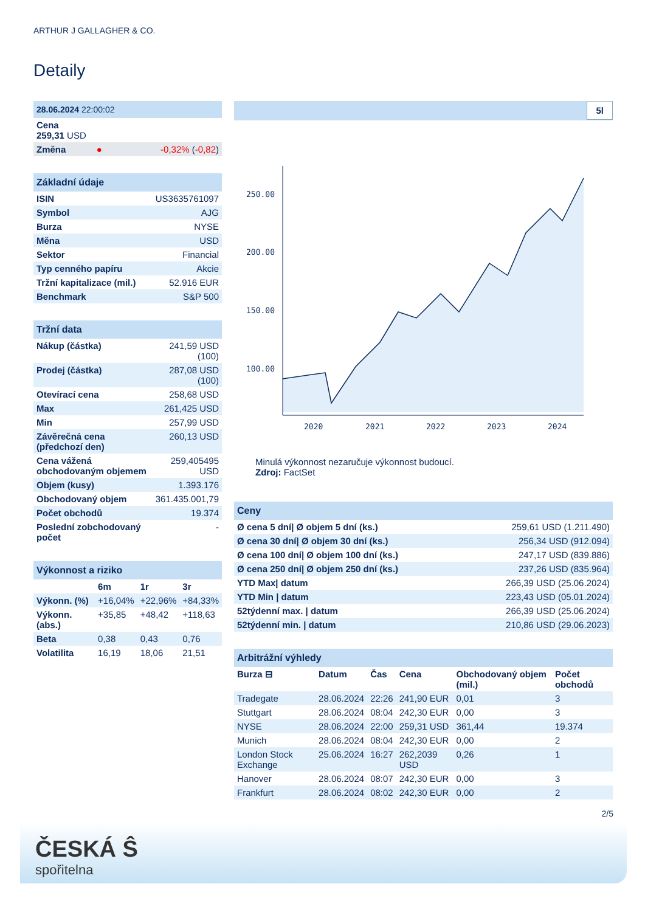ARTHUR J GALLAGHER & CO.
Detaily
| 28.06.2024 22:00:02 | | |
| Cena 259,31 USD | | |
| Změna | ● | -0,32% ( -0,82 ) |
| Základní údaje | |
| ISIN | US3635761097 |
| Symbol | AJG |
| Burza | NYSE |
| Měna | USD |
| Sektor | Financial |
| Typ cenného papíru | Akcie |
| Tržní kapitalizace (mil.) | 52.916 EUR |
| Benchmark | S&P 500 |
| Tržní data | |
| Nákup (částka) | 241,59 USD (100) |
| Prodej (částka) | 287,08 USD (100) |
| Otevírací cena | 258,68 USD |
| Max | 261,425 USD |
| Min | 257,99 USD |
| Závěrečná cena (předchozí den) | 260,13 USD |
| Cena vážená obchodovaným objemem | 259,405495 USD |
| Objem (kusy) | 1.393.176 |
| Obchodovaný objem | 361.435.001,79 |
| Počet obchodů | 19.374 |
| Poslední zobchodovaný počet | - |
| Výkonnost a riziko | | | |
| | 6m | 1r | 3r |
| Výkonn. (%) | +16,04% | +22,96% | +84,33% |
| Výkonn. (abs.) | +35,85 | +48,42 | +118,63 |
| Beta | 0,38 | 0,43 | 0,76 |
| Volatilita | 16,19 | 18,06 | 21,51 |
5l
250.00
200.00
150.00
100.00
2020
2021
2022
2023
2024
Minulá výkonnost nezaručuje výkonnost budoucí.
Zdroj: FactSet
| Ceny | |
| Ø cena 5 dní/ Ø objem 5 dní (ks.) | 259,61 USD (1.211.490) |
| Ø cena 30 dní/ Ø objem 30 dní (ks.) | 256,34 USD (912.094) |
| Ø cena 100 dní/ Ø objem 100 dní (ks.) | 247,17 USD (839.886) |
| Ø cena 250 dní/ Ø objem 250 dní (ks.) | 237,26 USD (835.964) |
| YTD Max/ datum | 266,39 USD (25.06.2024) |
| YTD Min / datum | 223,43 USD (05.01.2024) |
| 52týdenní max. / datum | 266,39 USD (25.06.2024) |
| 52týdenní min. / datum | 210,86 USD (29.06.2023) |
| Arbitrážní výhledy | | | | | |
| Burza ⊟ | Datum | Čas | Cena | Obchodovaný objem (mil.) | Počet obchodů |
| Tradegate | 28.06.2024 | 22:26 | 241,90 EUR | 0,01 | 3 |
| Stuttgart | 28.06.2024 | 08:04 | 242,30 EUR | 0,00 | 3 |
| NYSE | 28.06.2024 | 22:00 | 259,31 USD | 361,44 | 19.374 |
| Munich | 28.06.2024 | 08:04 | 242,30 EUR | 0,00 | 2 |
| London Stock Exchange | 25.06.2024 | 16:27 | 262,2039 USD | 0,26 | 1 |
| Hanover | 28.06.2024 | 08:07 | 242,30 EUR | 0,00 | 3 |
| Frankfurt | 28.06.2024 | 08:02 | 242,30 EUR | 0,00 | 2 |
2/5
ČESKÁ Ŝ
spořitelna